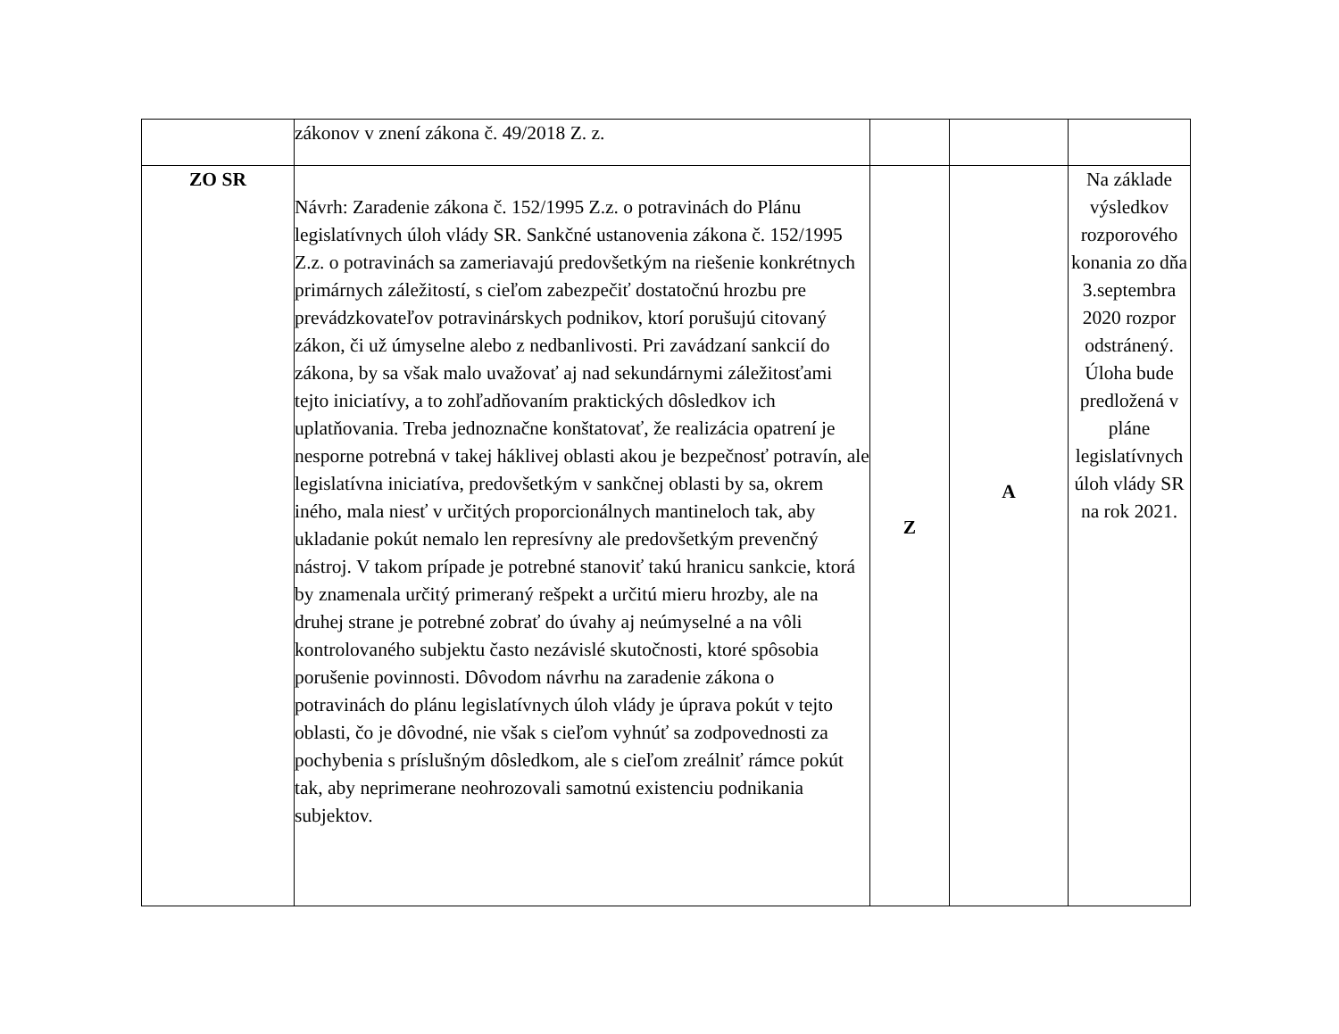| | zákonov v znení zákona č. 49/2018 Z. z. | | | |
| ZO SR | Návrh: Zaradenie zákona č. 152/1995 Z.z. o potravinách do Plánu legislatívnych úloh vlády SR. Sankčné ustanovenia zákona č. 152/1995 Z.z. o potravinách sa zameriavajú predovšetkým na riešenie konkrétnych primárnych záležitostí, s cieľom zabezpečiť dostatočnú hrozbu pre prevádzkovateľov potravinárskych podnikov, ktorí porušujú citovaný zákon, či už úmyselne alebo z nedbanlivosti. Pri zavádzaní sankcií do zákona, by sa však malo uvažovať aj nad sekundárnymi záležitosťami tejto iniciatívy, a to zohľadňovaním praktických dôsledkov ich uplatňovania. Treba jednoznačne konštatovať, že realizácia opatrení je nesporne potrebná v takej háklivej oblasti akou je bezpečnosť potravín, ale legislatívna iniciatíva, predovšetkým v sankčnej oblasti by sa, okrem iného, mala niesť v určitých proporcionálnych mantineloch tak, aby ukladanie pokút nemalo len represívny ale predovšetkým prevenčný nástroj. V takom prípade je potrebné stanoviť takú hranicu sankcie, ktorá by znamenala určitý primeraný rešpekt a určitú mieru hrozby, ale na druhej strane je potrebné zobrať do úvahy aj neúmyselné a na vôli kontrolovaného subjektu často nezávislé skutočnosti, ktoré spôsobia porušenie povinnosti. Dôvodom návrhu na zaradenie zákona o potravinách do plánu legislatívnych úloh vlády je úprava pokút v tejto oblasti, čo je dôvodné, nie však s cieľom vyhnúť sa zodpovednosti za pochybenia s príslušným dôsledkom, ale s cieľom zreálniť rámce pokút tak, aby neprimerane neohrozovali samotnú existenciu podnikania subjektov. | Z | A | Na základe výsledkov rozporového konania zo dňa 3.septembra 2020 rozpor odstránený. Úloha bude predložená v pláne legislatívnych úloh vlády SR na rok 2021. |